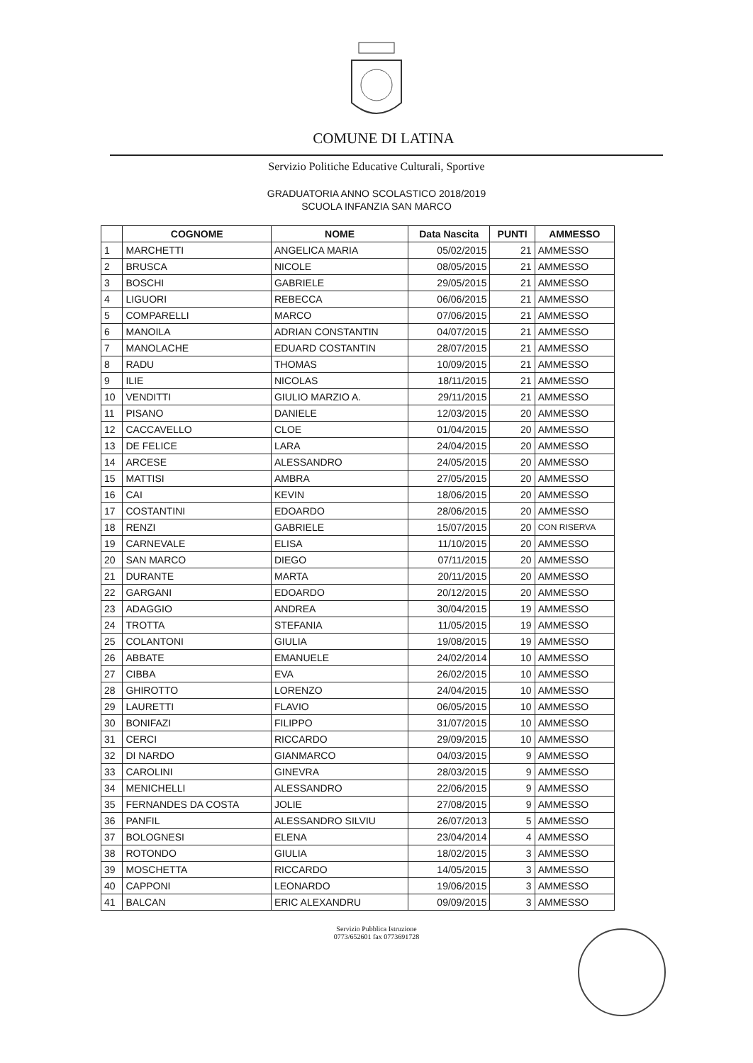COMUNE DI LATINA
Servizio Politiche Educative Culturali, Sportive
GRADUATORIA ANNO SCOLASTICO 2018/2019
SCUOLA INFANZIA SAN MARCO
| | COGNOME | NOME | Data Nascita | PUNTI | AMMESSO |
| --- | --- | --- | --- | --- | --- |
| 1 | MARCHETTI | ANGELICA MARIA | 05/02/2015 | 21 | AMMESSO |
| 2 | BRUSCA | NICOLE | 08/05/2015 | 21 | AMMESSO |
| 3 | BOSCHI | GABRIELE | 29/05/2015 | 21 | AMMESSO |
| 4 | LIGUORI | REBECCA | 06/06/2015 | 21 | AMMESSO |
| 5 | COMPARELLI | MARCO | 07/06/2015 | 21 | AMMESSO |
| 6 | MANOILA | ADRIAN CONSTANTIN | 04/07/2015 | 21 | AMMESSO |
| 7 | MANOLACHE | EDUARD COSTANTIN | 28/07/2015 | 21 | AMMESSO |
| 8 | RADU | THOMAS | 10/09/2015 | 21 | AMMESSO |
| 9 | ILIE | NICOLAS | 18/11/2015 | 21 | AMMESSO |
| 10 | VENDITTI | GIULIO MARZIO A. | 29/11/2015 | 21 | AMMESSO |
| 11 | PISANO | DANIELE | 12/03/2015 | 20 | AMMESSO |
| 12 | CACCAVELLO | CLOE | 01/04/2015 | 20 | AMMESSO |
| 13 | DE FELICE | LARA | 24/04/2015 | 20 | AMMESSO |
| 14 | ARCESE | ALESSANDRO | 24/05/2015 | 20 | AMMESSO |
| 15 | MATTISI | AMBRA | 27/05/2015 | 20 | AMMESSO |
| 16 | CAI | KEVIN | 18/06/2015 | 20 | AMMESSO |
| 17 | COSTANTINI | EDOARDO | 28/06/2015 | 20 | AMMESSO |
| 18 | RENZI | GABRIELE | 15/07/2015 | 20 | CON RISERVA |
| 19 | CARNEVALE | ELISA | 11/10/2015 | 20 | AMMESSO |
| 20 | SAN MARCO | DIEGO | 07/11/2015 | 20 | AMMESSO |
| 21 | DURANTE | MARTA | 20/11/2015 | 20 | AMMESSO |
| 22 | GARGANI | EDOARDO | 20/12/2015 | 20 | AMMESSO |
| 23 | ADAGGIO | ANDREA | 30/04/2015 | 19 | AMMESSO |
| 24 | TROTTA | STEFANIA | 11/05/2015 | 19 | AMMESSO |
| 25 | COLANTONI | GIULIA | 19/08/2015 | 19 | AMMESSO |
| 26 | ABBATE | EMANUELE | 24/02/2014 | 10 | AMMESSO |
| 27 | CIBBA | EVA | 26/02/2015 | 10 | AMMESSO |
| 28 | GHIROTTO | LORENZO | 24/04/2015 | 10 | AMMESSO |
| 29 | LAURETTI | FLAVIO | 06/05/2015 | 10 | AMMESSO |
| 30 | BONIFAZI | FILIPPO | 31/07/2015 | 10 | AMMESSO |
| 31 | CERCI | RICCARDO | 29/09/2015 | 10 | AMMESSO |
| 32 | DI NARDO | GIANMARCO | 04/03/2015 | 9 | AMMESSO |
| 33 | CAROLINI | GINEVRA | 28/03/2015 | 9 | AMMESSO |
| 34 | MENICHELLI | ALESSANDRO | 22/06/2015 | 9 | AMMESSO |
| 35 | FERNANDES DA COSTA | JOLIE | 27/08/2015 | 9 | AMMESSO |
| 36 | PANFIL | ALESSANDRO SILVIU | 26/07/2013 | 5 | AMMESSO |
| 37 | BOLOGNESI | ELENA | 23/04/2014 | 4 | AMMESSO |
| 38 | ROTONDO | GIULIA | 18/02/2015 | 3 | AMMESSO |
| 39 | MOSCHETTA | RICCARDO | 14/05/2015 | 3 | AMMESSO |
| 40 | CAPPONI | LEONARDO | 19/06/2015 | 3 | AMMESSO |
| 41 | BALCAN | ERIC ALEXANDRU | 09/09/2015 | 3 | AMMESSO |
Servizio Pubblica Istruzione
0773/652601 fax 0773691728